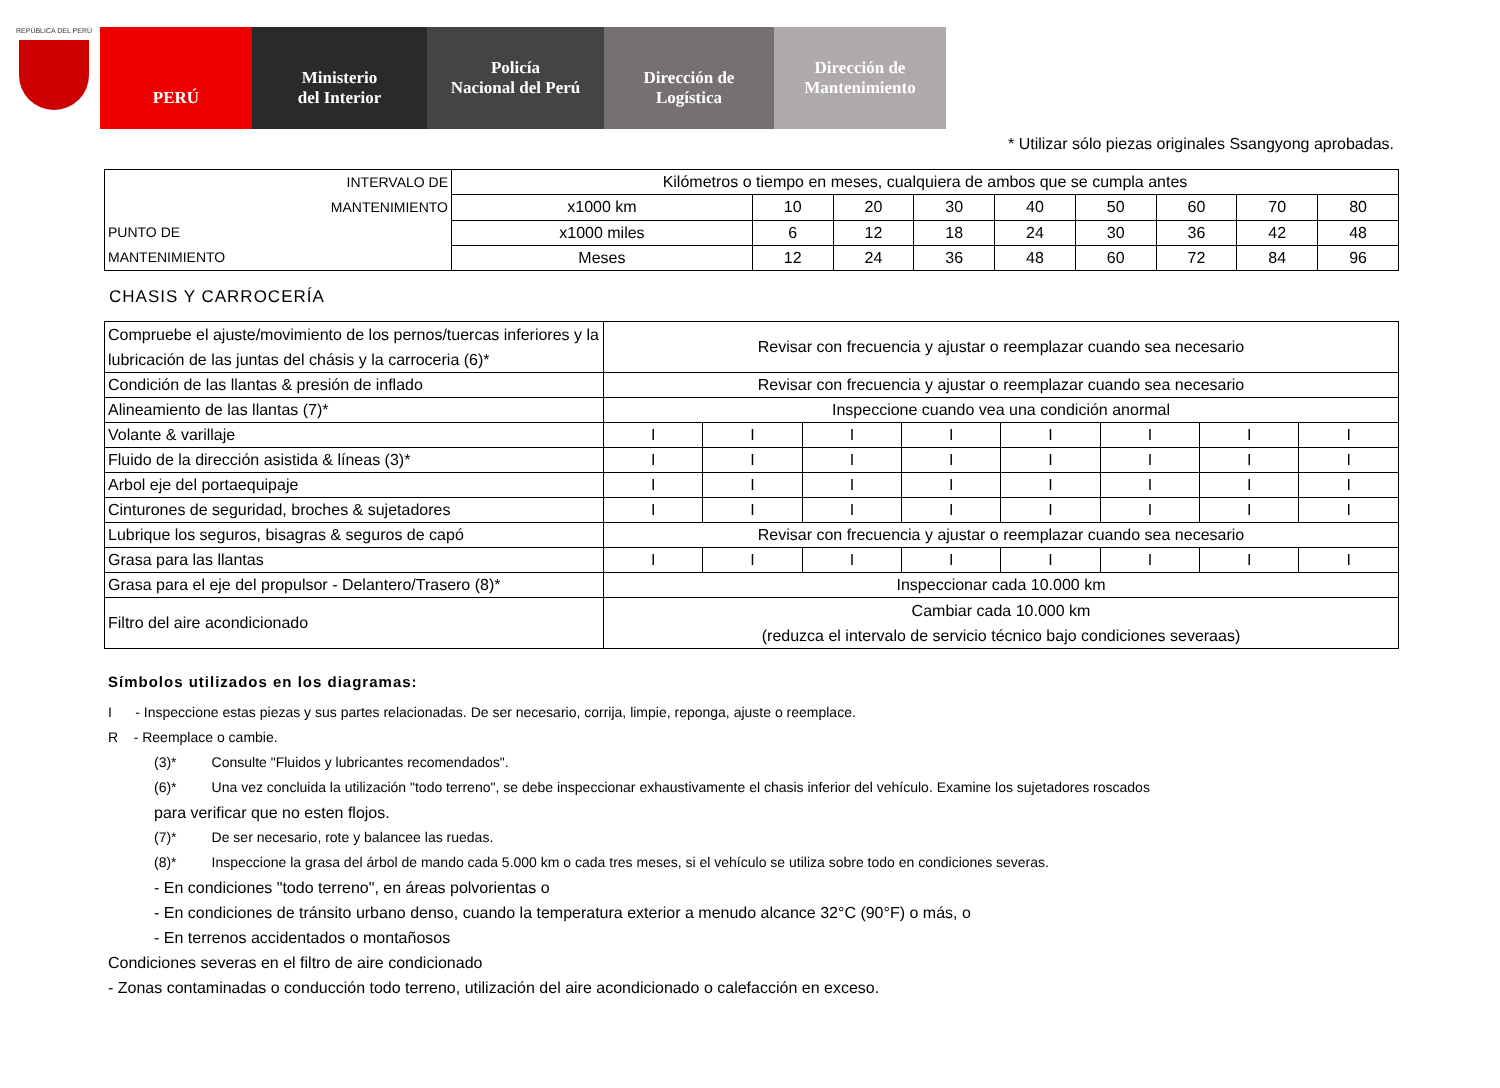REPÚBLICA DEL PERÚ
PERÚ
Ministerio
del Interior
Policía
Nacional del Perú
Dirección de
Logística
Dirección de
Mantenimiento
* Utilizar sólo piezas originales Ssangyong aprobadas.
| INTERVALO DE MANTENIMIENTO PUNTO DE MANTENIMIENTO | Kilómetros o tiempo en meses, cualquiera de ambos que se cumpla antes | | | | | | | | |
| | x1000 km | 10 | 20 | 30 | 40 | 50 | 60 | 70 | 80 |
| | x1000 miles | 6 | 12 | 18 | 24 | 30 | 36 | 42 | 48 |
| | Meses | 12 | 24 | 36 | 48 | 60 | 72 | 84 | 96 |
CHASIS Y CARROCERÍA
| Compruebe el ajuste/movimiento de los pernos/tuercas inferiores y la lubricación de las juntas del chásis y la carroceria (6)* | Revisar con frecuencia y ajustar o reemplazar cuando sea necesario | | | | | | | |
| Condición de las llantas & presión de inflado | Revisar con frecuencia y ajustar o reemplazar cuando sea necesario | | | | | | | |
| Alineamiento de las llantas (7)* | Inspeccione cuando vea una condición anormal | | | | | | | |
| Volante & varillaje | I | I | I | I | I | I | I | I |
| Fluido de la dirección asistida & líneas (3)* | I | I | I | I | I | I | I | I |
| Arbol eje del portaequipaje | I | I | I | I | I | I | I | I |
| Cinturones de seguridad, broches & sujetadores | I | I | I | I | I | I | I | I |
| Lubrique los seguros, bisagras & seguros de capó | Revisar con frecuencia y ajustar o reemplazar cuando sea necesario | | | | | | | |
| Grasa para las llantas | I | I | I | I | I | I | I | I |
| Grasa para el eje del propulsor - Delantero/Trasero (8)* | Inspeccionar cada 10.000 km | | | | | | | |
| Filtro del aire acondicionado | Cambiar cada 10.000 km (reduzca el intervalo de servicio técnico bajo condiciones severaas) | | | | | | | |
Símbolos utilizados en los diagramas:
I - Inspeccione estas piezas y sus partes relacionadas. De ser necesario, corrija, limpie, reponga, ajuste o reemplace.
R - Reemplace o cambie.
(3)* Consulte "Fluidos y lubricantes recomendados".
(6)* Una vez concluida la utilización "todo terreno", se debe inspeccionar exhaustivamente el chasis inferior del vehículo. Examine los sujetadores roscados
para verificar que no esten flojos.
(7)* De ser necesario, rote y balancee las ruedas.
(8)* Inspeccione la grasa del árbol de mando cada 5.000 km o cada tres meses, si el vehículo se utiliza sobre todo en condiciones severas.
- En condiciones "todo terreno", en áreas polvorientas o
- En condiciones de tránsito urbano denso, cuando la temperatura exterior a menudo alcance 32°C (90°F) o más, o
- En terrenos accidentados o montañosos
Condiciones severas en el filtro de aire condicionado
- Zonas contaminadas o conducción todo terreno, utilización del aire acondicionado o calefacción en exceso.